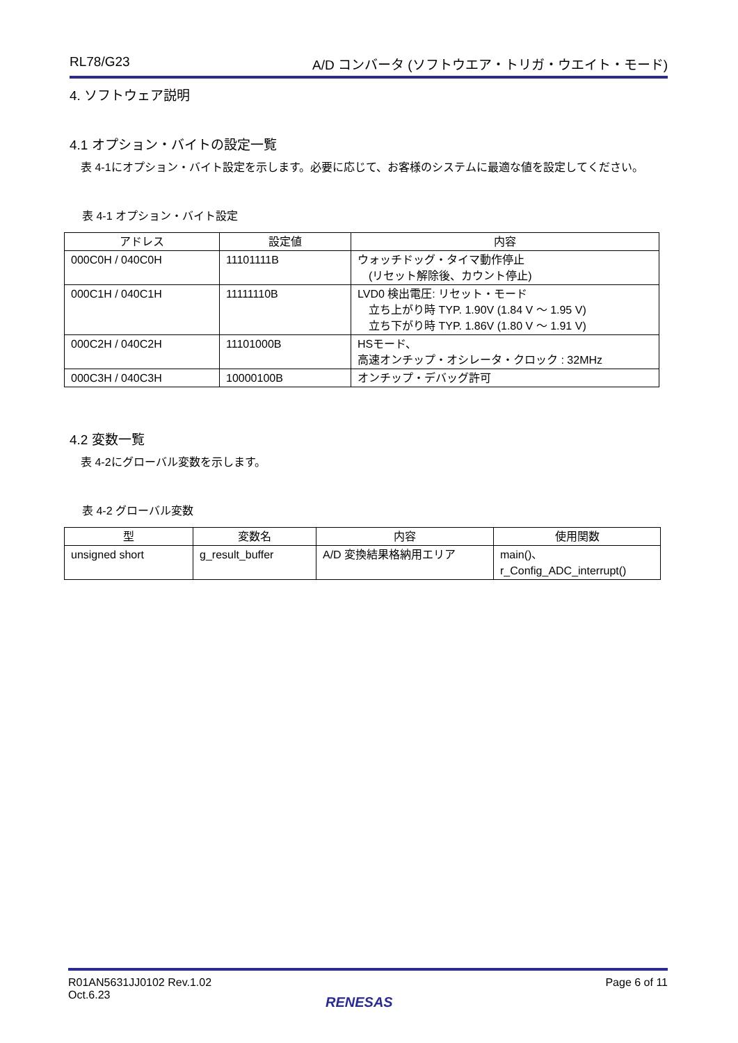RL78/G23 A/D コンバータ (ソフトウエア・トリガ・ウエイト・モード)
4. ソフトウェア説明
4.1 オプション・バイトの設定一覧
　表 4-1にオプション・バイト設定を示します。必要に応じて、お客様のシステムに最適な値を設定してください。
表 4-1 オプション・バイト設定
| アドレス | 設定値 | 内容 |
| --- | --- | --- |
| 000C0H / 040C0H | 11101111B | ウォッチドッグ・タイマ動作停止 (リセット解除後、カウント停止) |
| 000C1H / 040C1H | 11111110B | LVD0 検出電圧: リセット・モード 立ち上がり時 TYP. 1.90V (1.84 V ～ 1.95 V) 立ち下がり時 TYP. 1.86V (1.80 V ～ 1.91 V) |
| 000C2H / 040C2H | 11101000B | HSモード、 高速オンチップ・オシレータ・クロック : 32MHz |
| 000C3H / 040C3H | 10000100B | オンチップ・デバッグ許可 |
4.2 変数一覧
　表 4-2にグローバル変数を示します。
表 4-2 グローバル変数
| 型 | 変数名 | 内容 | 使用関数 |
| --- | --- | --- | --- |
| unsigned short | g_result_buffer | A/D 変換結果格納用エリア | main()、 r_Config_ADC_interrupt() |
R01AN5631JJ0102 Rev.1.02
Oct.6.23 Page 6 of 11
RENESAS